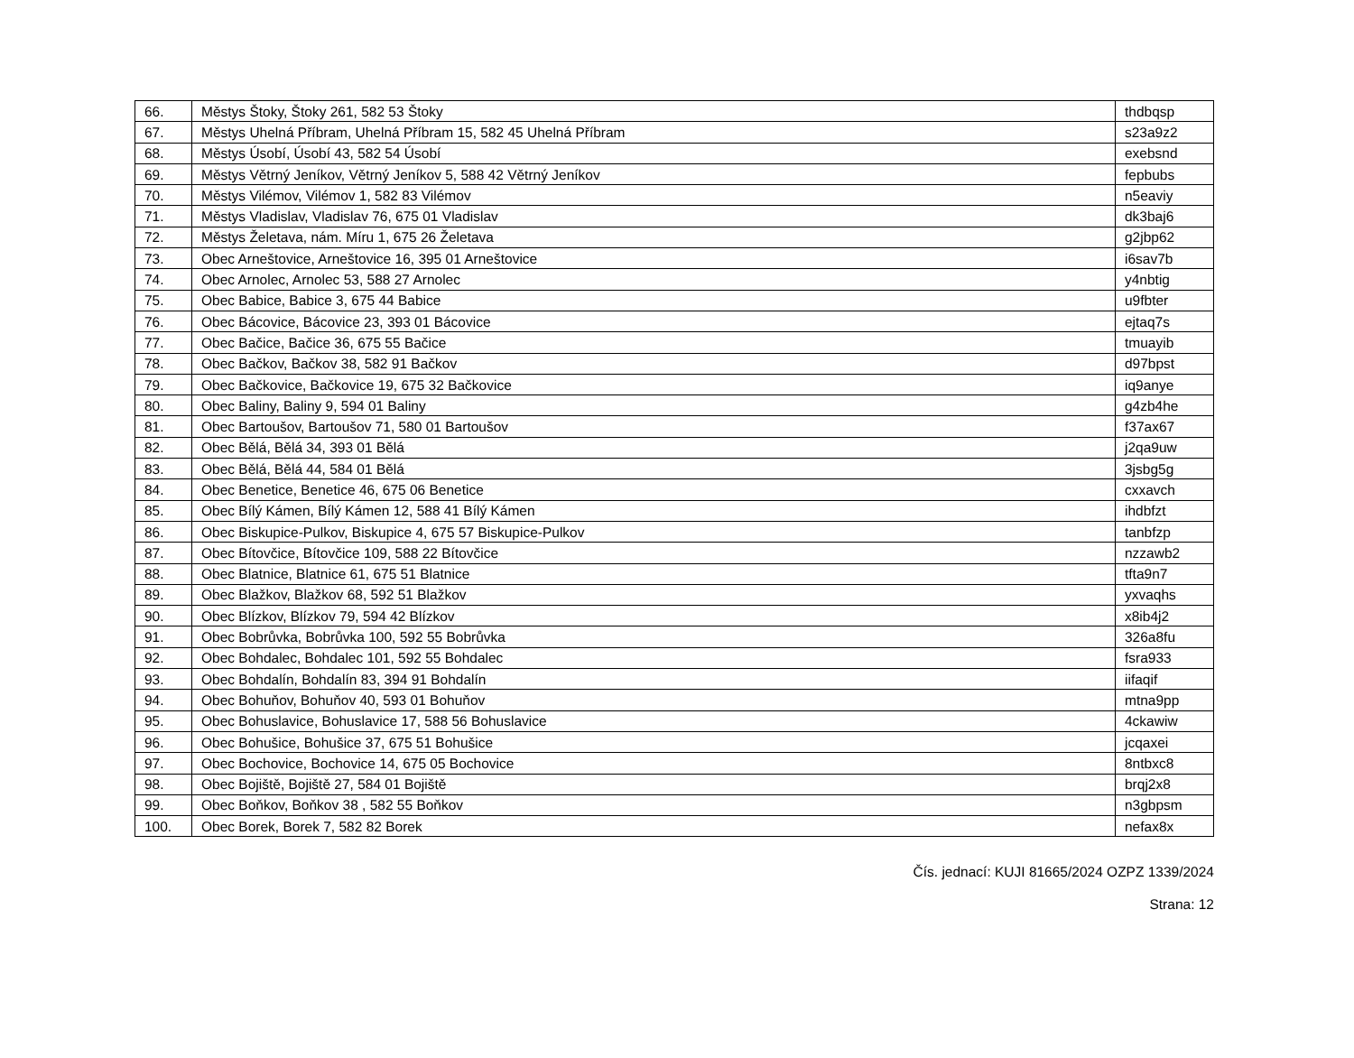| 66. | Městys Štoky, Štoky 261, 582 53 Štoky | thdbqsp |
| 67. | Městys Uhelná Příbram, Uhelná Příbram 15, 582 45 Uhelná Příbram | s23a9z2 |
| 68. | Městys Úsobí, Úsobí 43, 582 54 Úsobí | exebsnd |
| 69. | Městys Větrný Jeníkov, Větrný Jeníkov 5, 588 42 Větrný Jeníkov | fepbubs |
| 70. | Městys Vilémov, Vilémov 1, 582 83 Vilémov | n5eaviy |
| 71. | Městys Vladislav, Vladislav 76, 675 01 Vladislav | dk3baj6 |
| 72. | Městys Želetava, nám. Míru 1, 675 26 Želetava | g2jbp62 |
| 73. | Obec Arneštovice, Arneštovice 16, 395 01 Arneštovice | i6sav7b |
| 74. | Obec Arnolec, Arnolec 53, 588 27 Arnolec | y4nbtig |
| 75. | Obec Babice, Babice 3, 675 44 Babice | u9fbter |
| 76. | Obec Bácovice, Bácovice 23, 393 01 Bácovice | ejtaq7s |
| 77. | Obec Bačice, Bačice 36, 675 55 Bačice | tmuayib |
| 78. | Obec Bačkov, Bačkov 38, 582 91 Bačkov | d97bpst |
| 79. | Obec Bačkovice, Bačkovice 19, 675 32 Bačkovice | iq9anye |
| 80. | Obec Baliny, Baliny 9, 594 01 Baliny | g4zb4he |
| 81. | Obec Bartoušov, Bartoušov 71, 580 01 Bartoušov | f37ax67 |
| 82. | Obec Bělá, Bělá 34, 393 01 Bělá | j2qa9uw |
| 83. | Obec Bělá, Bělá 44, 584 01 Bělá | 3jsbg5g |
| 84. | Obec Benetice, Benetice 46, 675 06 Benetice | cxxavch |
| 85. | Obec Bílý Kámen, Bílý Kámen 12, 588 41 Bílý Kámen | ihdbfzt |
| 86. | Obec Biskupice-Pulkov, Biskupice 4, 675 57 Biskupice-Pulkov | tanbfzp |
| 87. | Obec Bítovčice, Bítovčice 109, 588 22 Bítovčice | nzzawb2 |
| 88. | Obec Blatnice, Blatnice 61, 675 51 Blatnice | tfta9n7 |
| 89. | Obec Blažkov, Blažkov 68, 592 51 Blažkov | yxvaqhs |
| 90. | Obec Blízkov, Blízkov 79, 594 42 Blízkov | x8ib4j2 |
| 91. | Obec Bobrůvka, Bobrůvka 100, 592 55 Bobrůvka | 326a8fu |
| 92. | Obec Bohdalec, Bohdalec 101, 592 55 Bohdalec | fsra933 |
| 93. | Obec Bohdalín, Bohdalín 83, 394 91 Bohdalín | iifaqif |
| 94. | Obec Bohuňov, Bohuňov 40, 593 01 Bohuňov | mtna9pp |
| 95. | Obec Bohuslavice, Bohuslavice 17, 588 56 Bohuslavice | 4ckawiw |
| 96. | Obec Bohušice, Bohušice 37, 675 51 Bohušice | jcqaxei |
| 97. | Obec Bochovice, Bochovice 14, 675 05 Bochovice | 8ntbxc8 |
| 98. | Obec Bojiště, Bojiště 27, 584 01 Bojiště | brqj2x8 |
| 99. | Obec Boňkov, Boňkov 38 , 582 55 Boňkov | n3gbpsm |
| 100. | Obec Borek, Borek 7, 582 82 Borek | nefax8x |
Čís. jednací: KUJI 81665/2024 OZPZ 1339/2024
Strana: 12